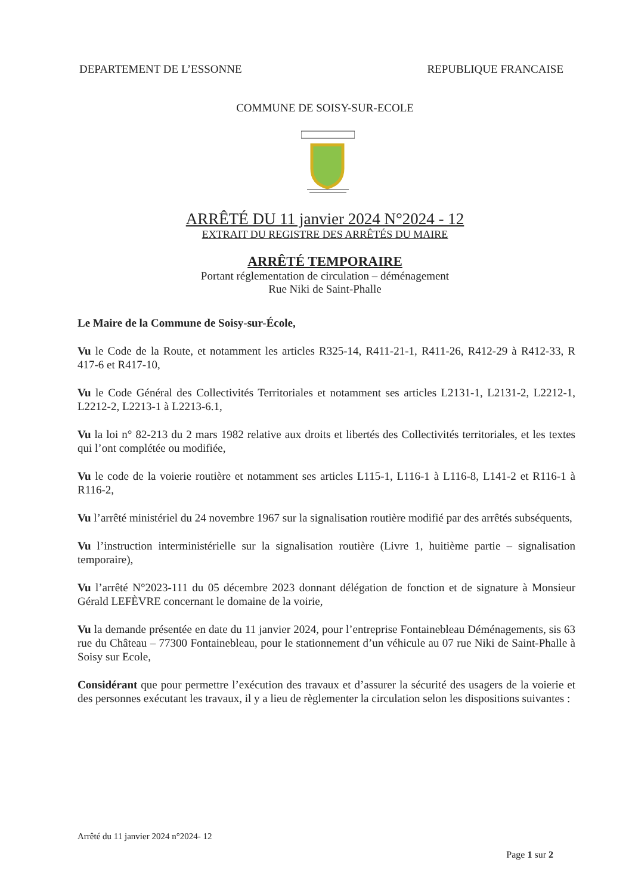DEPARTEMENT DE L’ESSONNE REPUBLIQUE FRANCAISE
COMMUNE DE SOISY-SUR-ECOLE
ARRÊTÉ DU 11 janvier 2024 N°2024 - 12
EXTRAIT DU REGISTRE DES ARRÊTÉS DU MAIRE
ARRÊTÉ TEMPORAIRE
Portant réglementation de circulation – déménagement
Rue Niki de Saint-Phalle
Le Maire de la Commune de Soisy-sur-École,
Vu le Code de la Route, et notamment les articles R325-14, R411-21-1, R411-26, R412-29 à R412-33, R 417-6 et R417-10,
Vu le Code Général des Collectivités Territoriales et notamment ses articles L2131-1, L2131-2, L2212-1, L2212-2, L2213-1 à L2213-6.1,
Vu la loi n° 82-213 du 2 mars 1982 relative aux droits et libertés des Collectivités territoriales, et les textes qui l’ont complétée ou modifiée,
Vu le code de la voierie routière et notamment ses articles L115-1, L116-1 à L116-8, L141-2 et R116-1 à R116-2,
Vu l’arrêté ministériel du 24 novembre 1967 sur la signalisation routière modifié par des arrêtés subséquents,
Vu l’instruction interministérielle sur la signalisation routière (Livre 1, huitième partie – signalisation temporaire),
Vu l’arrêté N°2023-111 du 05 décembre 2023 donnant délégation de fonction et de signature à Monsieur Gérald LEFÈVRE concernant le domaine de la voirie,
Vu la demande présentée en date du 11 janvier 2024, pour l’entreprise Fontainebleau Déménagements, sis 63 rue du Château – 77300 Fontainebleau, pour le stationnement d’un véhicule au 07 rue Niki de Saint-Phalle à Soisy sur Ecole,
Considérant que pour permettre l’exécution des travaux et d’assurer la sécurité des usagers de la voierie et des personnes exécutant les travaux, il y a lieu de règlementer la circulation selon les dispositions suivantes :
Arrêté du 11 janvier 2024 n°2024- 12
Page 1 sur 2